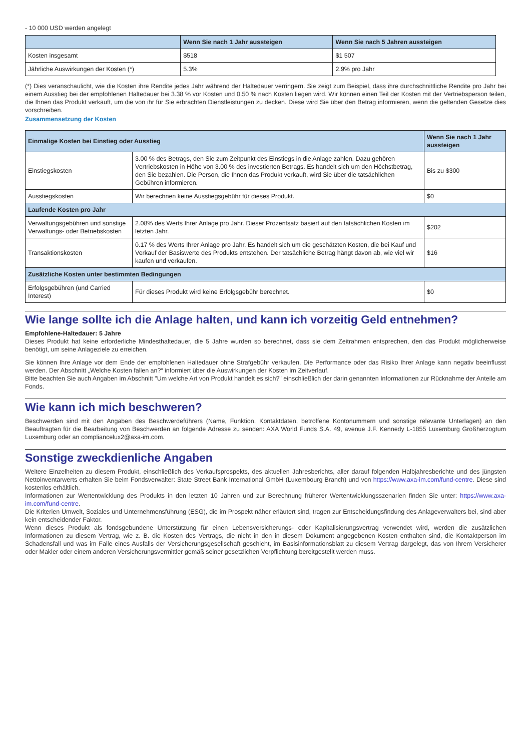- 10 000 USD werden angelegt
| | Wenn Sie nach 1 Jahr aussteigen | Wenn Sie nach 5 Jahren aussteigen |
| --- | --- | --- |
| Kosten insgesamt | $518 | $1 507 |
| Jährliche Auswirkungen der Kosten (*) | 5.3% | 2.9% pro Jahr |
(*) Dies veranschaulicht, wie die Kosten ihre Rendite jedes Jahr während der Haltedauer verringern. Sie zeigt zum Beispiel, dass ihre durchschnittliche Rendite pro Jahr bei einem Ausstieg bei der empfohlenen Haltedauer bei 3.38 % vor Kosten und 0.50 % nach Kosten liegen wird. Wir können einen Teil der Kosten mit der Vertriebsperson teilen, die Ihnen das Produkt verkauft, um die von ihr für Sie erbrachten Dienstleistungen zu decken. Diese wird Sie über den Betrag informieren, wenn die geltenden Gesetze dies vorschreiben.
Zusammensetzung der Kosten
| Einmalige Kosten bei Einstieg oder Ausstieg | | Wenn Sie nach 1 Jahr aussteigen |
| --- | --- | --- |
| Einstiegskosten | 3.00 % des Betrags, den Sie zum Zeitpunkt des Einstiegs in die Anlage zahlen. Dazu gehören Vertriebskosten in Höhe von 3.00 % des investierten Betrags. Es handelt sich um den Höchstbetrag, den Sie bezahlen. Die Person, die Ihnen das Produkt verkauft, wird Sie über die tatsächlichen Gebühren informieren. | Bis zu $300 |
| Ausstiegskosten | Wir berechnen keine Ausstiegsgebühr für dieses Produkt. | $0 |
| Laufende Kosten pro Jahr | | |
| Verwaltungsgebühren und sonstige Verwaltungs- oder Betriebskosten | 2.08% des Werts Ihrer Anlage pro Jahr. Dieser Prozentsatz basiert auf den tatsächlichen Kosten im letzten Jahr. | $202 |
| Transaktionskosten | 0.17 % des Werts Ihrer Anlage pro Jahr. Es handelt sich um die geschätzten Kosten, die bei Kauf und Verkauf der Basiswerte des Produkts entstehen. Der tatsächliche Betrag hängt davon ab, wie viel wir kaufen und verkaufen. | $16 |
| Zusätzliche Kosten unter bestimmten Bedingungen | | |
| Erfolgsgebühren (und Carried Interest) | Für dieses Produkt wird keine Erfolgsgebühr berechnet. | $0 |
Wie lange sollte ich die Anlage halten, und kann ich vorzeitig Geld entnehmen?
Empfohlene-Haltedauer: 5 Jahre
Dieses Produkt hat keine erforderliche Mindesthaltedauer, die 5 Jahre wurden so berechnet, dass sie dem Zeitrahmen entsprechen, den das Produkt möglicherweise benötigt, um seine Anlageziele zu erreichen.
Sie können Ihre Anlage vor dem Ende der empfohlenen Haltedauer ohne Strafgebühr verkaufen. Die Performance oder das Risiko Ihrer Anlage kann negativ beeinflusst werden. Der Abschnitt „Welche Kosten fallen an?“ informiert über die Auswirkungen der Kosten im Zeitverlauf.
Bitte beachten Sie auch Angaben im Abschnitt "Um welche Art von Produkt handelt es sich?" einschließlich der darin genannten Informationen zur Rücknahme der Anteile am Fonds.
Wie kann ich mich beschweren?
Beschwerden sind mit den Angaben des Beschwerdeführers (Name, Funktion, Kontaktdaten, betroffene Kontonummern und sonstige relevante Unterlagen) an den Beauftragten für die Bearbeitung von Beschwerden an folgende Adresse zu senden: AXA World Funds S.A. 49, avenue J.F. Kennedy L-1855 Luxemburg Großherzogtum Luxemburg oder an compliancelux2@axa-im.com.
Sonstige zweckdienliche Angaben
Weitere Einzelheiten zu diesem Produkt, einschließlich des Verkaufsprospekts, des aktuellen Jahresberichts, aller darauf folgenden Halbjahresberichte und des jüngsten Nettoinventarwerts erhalten Sie beim Fondsverwalter: State Street Bank International GmbH (Luxembourg Branch) und von https://www.axa-im.com/fund-centre. Diese sind kostenlos erhältlich.
Informationen zur Wertentwicklung des Produkts in den letzten 10 Jahren und zur Berechnung früherer Wertentwicklungsszenarien finden Sie unter: https://www.axa-im.com/fund-centre.
Die Kriterien Umwelt, Soziales und Unternehmensführung (ESG), die im Prospekt näher erläutert sind, tragen zur Entscheidungsfindung des Anlageverwalters bei, sind aber kein entscheidender Faktor.
Wenn dieses Produkt als fondsgebundene Unterstützung für einen Lebensversicherungs- oder Kapitalisierungsvertrag verwendet wird, werden die zusätzlichen Informationen zu diesem Vertrag, wie z. B. die Kosten des Vertrags, die nicht in den in diesem Dokument angegebenen Kosten enthalten sind, die Kontaktperson im Schadensfall und was im Falle eines Ausfalls der Versicherungsgesellschaft geschieht, im Basisinformationsblatt zu diesem Vertrag dargelegt, das von Ihrem Versicherer oder Makler oder einem anderen Versicherungsvermittler gemäß seiner gesetzlichen Verpflichtung bereitgestellt werden muss.